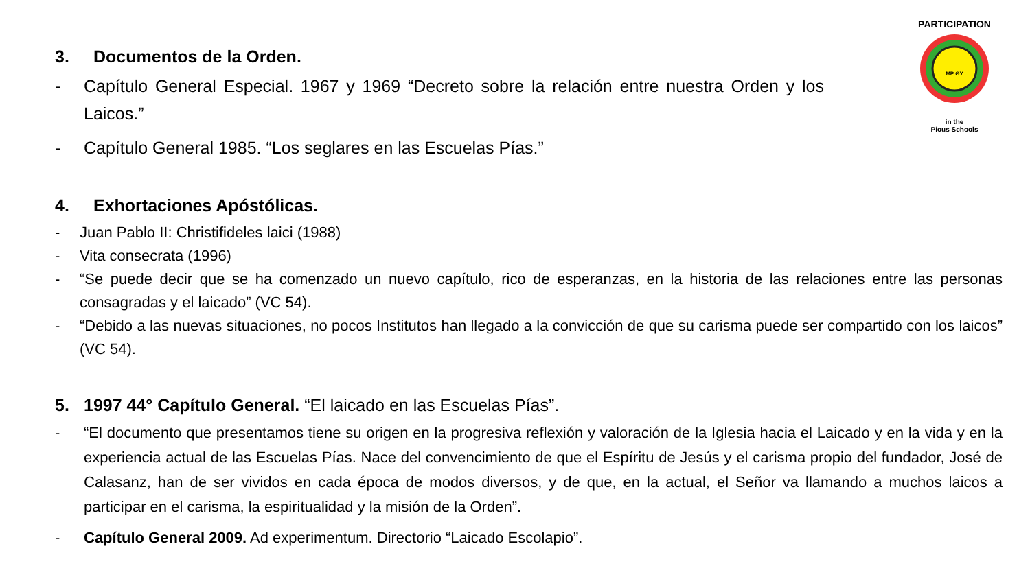PARTICIPATION
MP ΘY
in the
Pious Schools
3. Documentos de la Orden.
- Capítulo General Especial. 1967 y 1969 “Decreto sobre la relación entre nuestra Orden y los Laicos.”
- Capítulo General 1985. “Los seglares en las Escuelas Pías.”
4. Exhortaciones Apóstólicas.
- Juan Pablo II: Christifideles laici (1988)
- Vita consecrata (1996)
- “Se puede decir que se ha comenzado un nuevo capítulo, rico de esperanzas, en la historia de las relaciones entre las personas consagradas y el laicado” (VC 54).
- “Debido a las nuevas situaciones, no pocos Institutos han llegado a la convicción de que su carisma puede ser compartido con los laicos” (VC 54).
5. 1997 44° Capítulo General. “El laicado en las Escuelas Pías”.
- “El documento que presentamos tiene su origen en la progresiva reflexión y valoración de la Iglesia hacia el Laicado y en la vida y en la experiencia actual de las Escuelas Pías. Nace del convencimiento de que el Espíritu de Jesús y el carisma propio del fundador, José de Calasanz, han de ser vividos en cada época de modos diversos, y de que, en la actual, el Señor va llamando a muchos laicos a participar en el carisma, la espiritualidad y la misión de la Orden”.
- Capítulo General 2009. Ad experimentum. Directorio “Laicado Escolapio”.